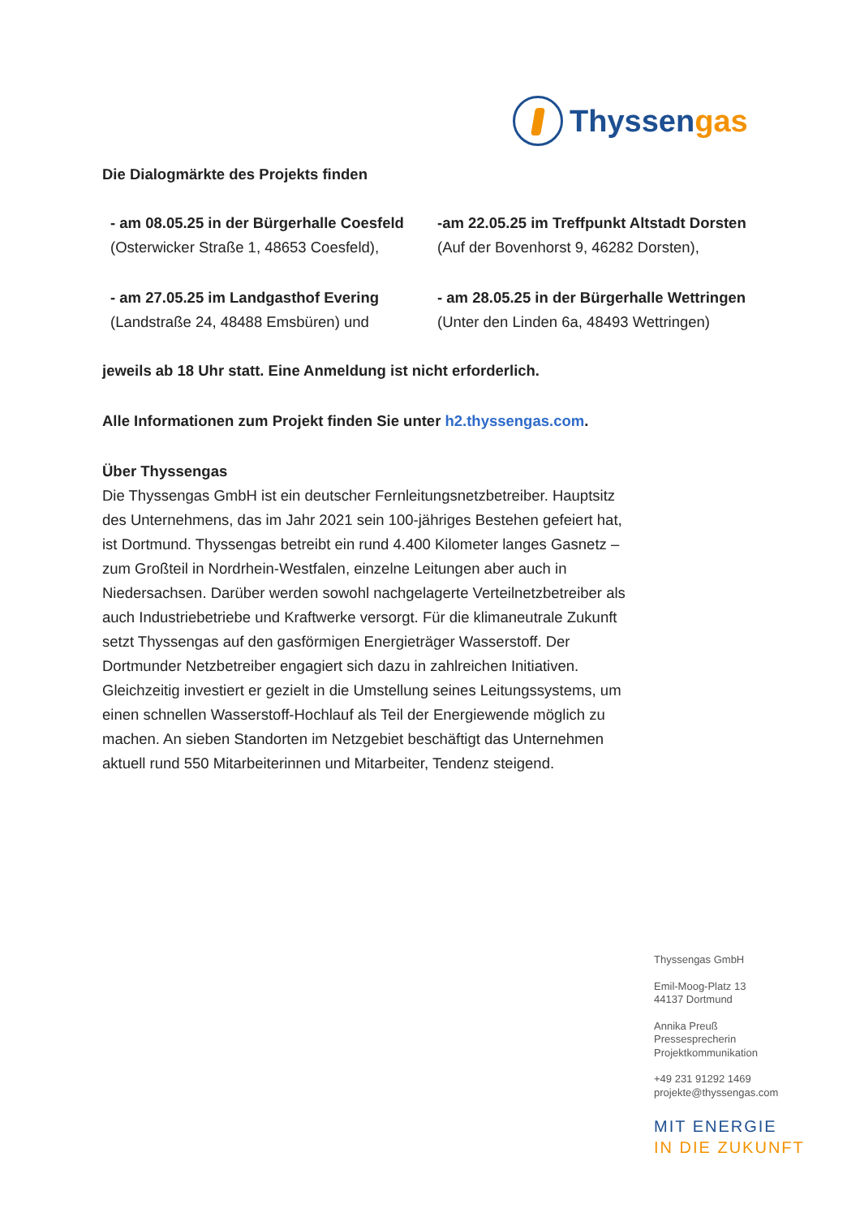Thyssengas
Die Dialogmärkte des Projekts finden
- am 08.05.25 in der Bürgerhalle Coesfeld
(Osterwicker Straße 1, 48653 Coesfeld),
-am 22.05.25 im Treffpunkt Altstadt Dorsten
(Auf der Bovenhorst 9, 46282 Dorsten),
- am 27.05.25 im Landgasthof Evering
(Landstraße 24, 48488 Emsbüren) und
- am 28.05.25 in der Bürgerhalle Wettringen
(Unter den Linden 6a, 48493 Wettringen)
jeweils ab 18 Uhr statt. Eine Anmeldung ist nicht erforderlich.
Alle Informationen zum Projekt finden Sie unter h2.thyssengas.com.
Über Thyssengas
Die Thyssengas GmbH ist ein deutscher Fernleitungsnetzbetreiber. Hauptsitz des Unternehmens, das im Jahr 2021 sein 100-jähriges Bestehen gefeiert hat, ist Dortmund. Thyssengas betreibt ein rund 4.400 Kilometer langes Gasnetz – zum Großteil in Nordrhein-Westfalen, einzelne Leitungen aber auch in Niedersachsen. Darüber werden sowohl nachgelagerte Verteilnetzbetreiber als auch Industriebetriebe und Kraftwerke versorgt. Für die klimaneutrale Zukunft setzt Thyssengas auf den gasförmigen Energieträger Wasserstoff. Der Dortmunder Netzbetreiber engagiert sich dazu in zahlreichen Initiativen. Gleichzeitig investiert er gezielt in die Umstellung seines Leitungssystems, um einen schnellen Wasserstoff-Hochlauf als Teil der Energiewende möglich zu machen. An sieben Standorten im Netzgebiet beschäftigt das Unternehmen aktuell rund 550 Mitarbeiterinnen und Mitarbeiter, Tendenz steigend.
Thyssengas GmbH
Emil-Moog-Platz 13
44137 Dortmund
Annika Preuß
Pressesprecherin
Projektkommunikation
+49 231 91292 1469
projekte@thyssengas.com
MIT ENERGIE
IN DIE ZUKUNFT